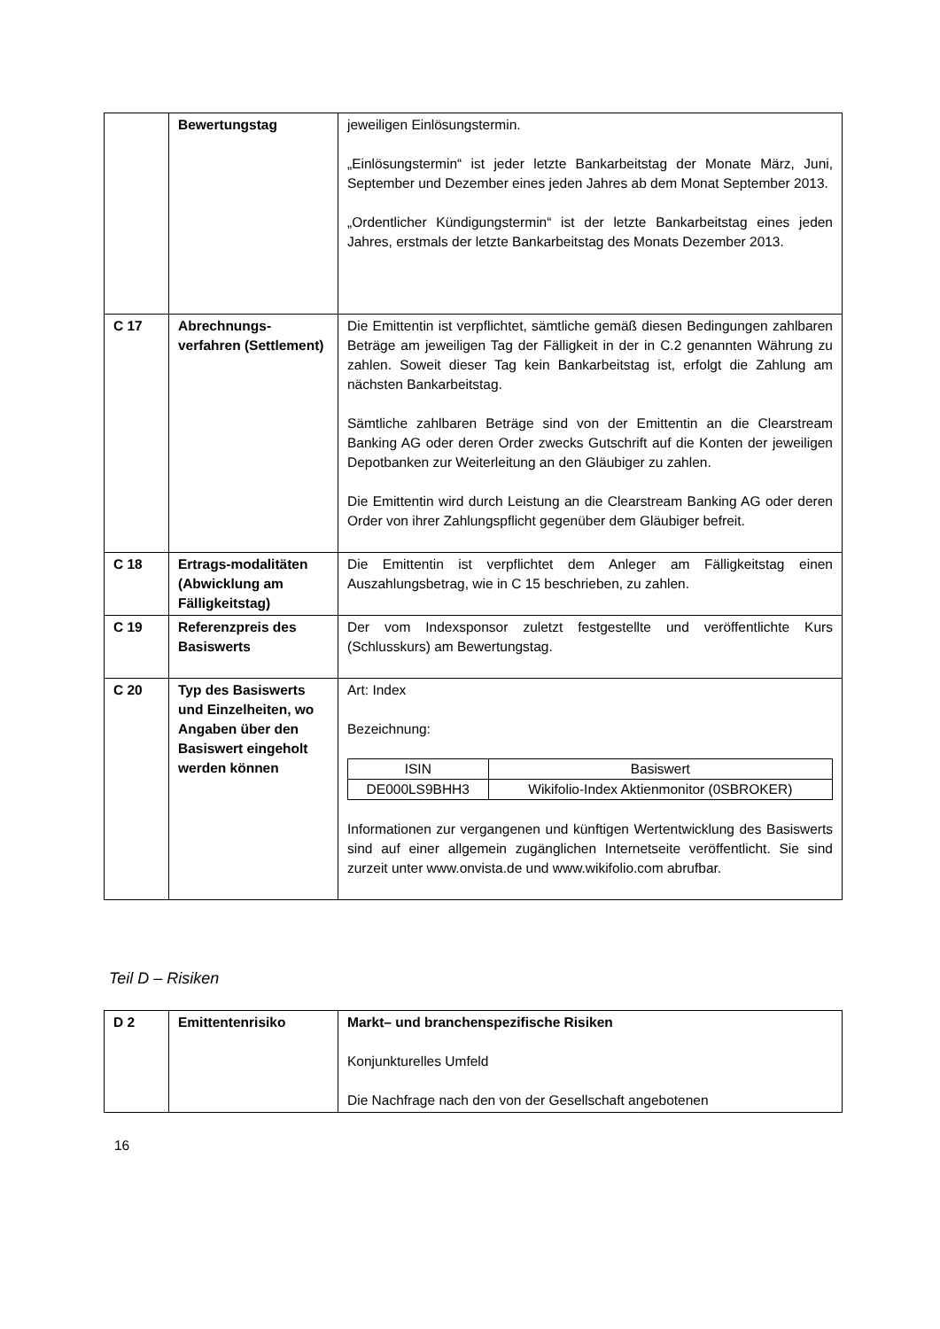| | Bewertungstag | jeweiligen Einlösungstermin. „Einlösungstermin“ ist jeder letzte Bankarbeitstag der Monate März, Juni, September und Dezember eines jeden Jahres ab dem Monat September 2013. „Ordentlicher Kündigungstermin“ ist der letzte Bankarbeitstag eines jeden Jahres, erstmals der letzte Bankarbeitstag des Monats Dezember 2013. |
| C 17 | Abrechnungs-verfahren (Settlement) | Die Emittentin ist verpflichtet, sämtliche gemäß diesen Bedingungen zahlbaren Beträge am jeweiligen Tag der Fälligkeit in der in C.2 genannten Währung zu zahlen. Soweit dieser Tag kein Bankarbeitstag ist, erfolgt die Zahlung am nächsten Bankarbeitstag. Sämtliche zahlbaren Beträge sind von der Emittentin an die Clearstream Banking AG oder deren Order zwecks Gutschrift auf die Konten der jeweiligen Depotbanken zur Weiterleitung an den Gläubiger zu zahlen. Die Emittentin wird durch Leistung an die Clearstream Banking AG oder deren Order von ihrer Zahlungspflicht gegenüber dem Gläubiger befreit. |
| C 18 | Ertrags-modalitäten (Abwicklung am Fälligkeitstag) | Die Emittentin ist verpflichtet dem Anleger am Fälligkeitstag einen Auszahlungsbetrag, wie in C 15 beschrieben, zu zahlen. |
| C 19 | Referenzpreis des Basiswerts | Der vom Indexsponsor zuletzt festgestellte und veröffentlichte Kurs (Schlusskurs) am Bewertungstag. |
| C 20 | Typ des Basiswerts und Einzelheiten, wo Angaben über den Basiswert eingeholt werden können | Art: Index Bezeichnung: / ISIN / Basiswert / / DE000LS9BHH3 / Wikifolio-Index Aktienmonitor (0SBROKER) / Informationen zur vergangenen und künftigen Wertentwicklung des Basiswerts sind auf einer allgemein zugänglichen Internetseite veröffentlicht. Sie sind zurzeit unter www.onvista.de und www.wikifolio.com abrufbar. |
Teil D – Risiken
| D 2 | Emittentenrisiko | Markt– und branchenspezifische Risiken Konjunkturelles Umfeld Die Nachfrage nach den von der Gesellschaft angebotenen |
16